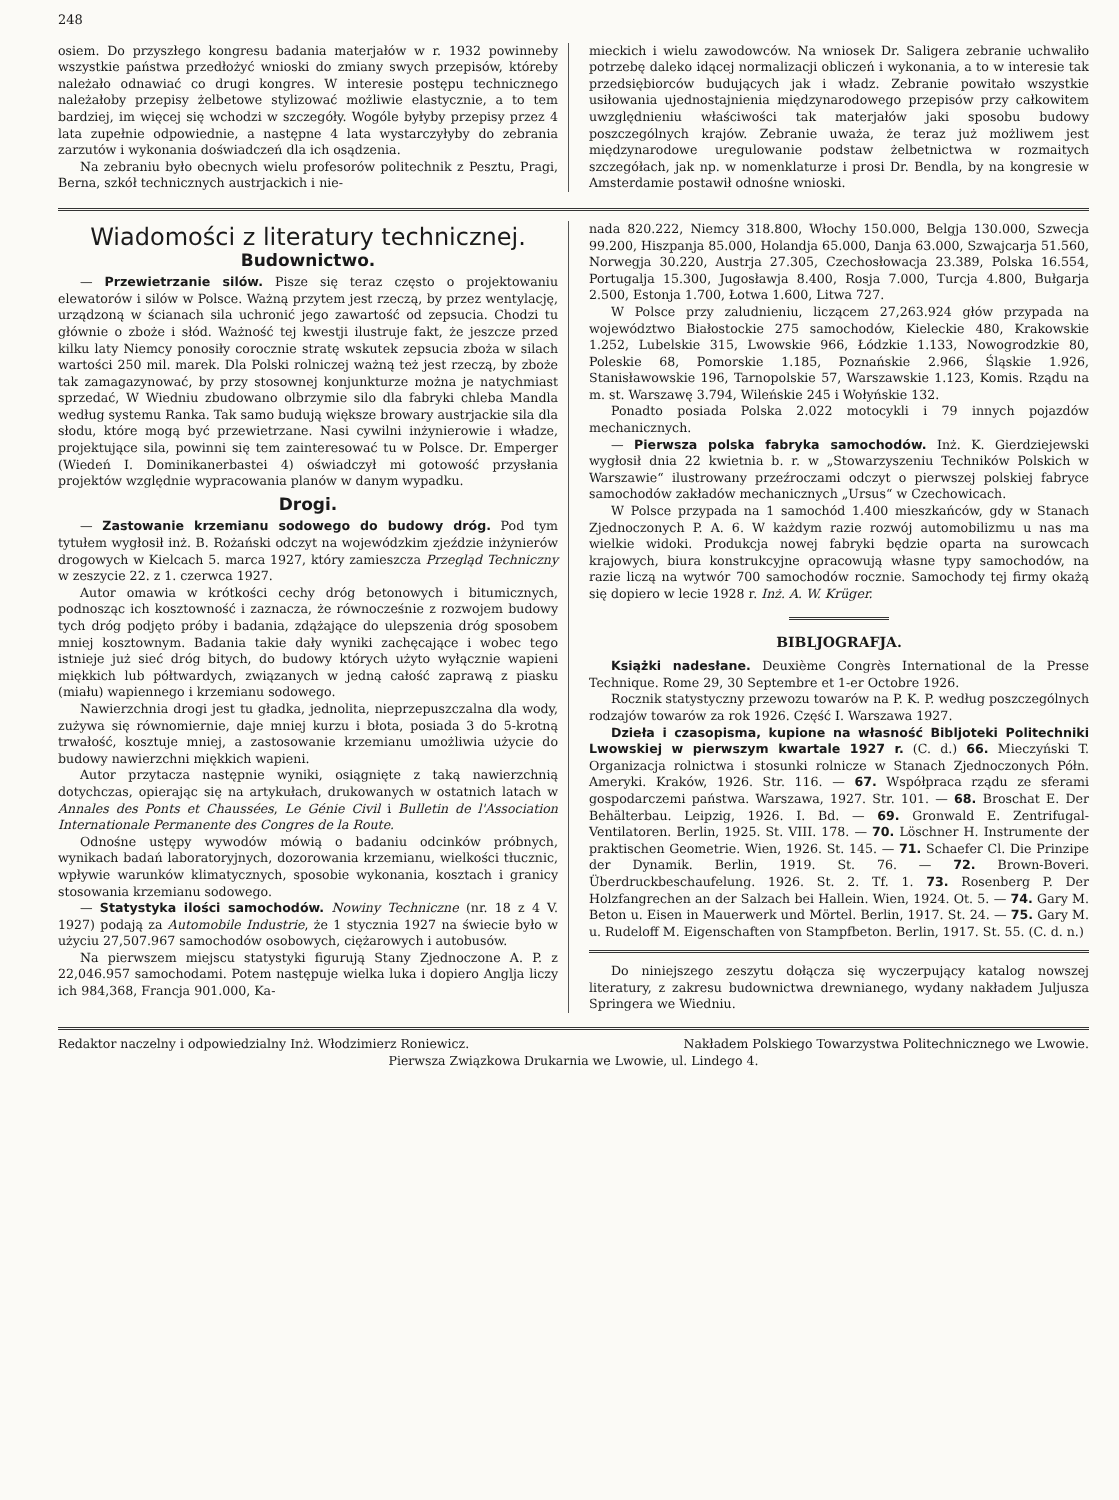248
osiem. Do przyszłego kongresu badania materjałów w r. 1932 powinneby wszystkie państwa przedłożyć wnioski do zmiany swych przepisów, któreby należało odnawiać co drugi kongres. W interesie postępu technicznego należałoby przepisy żelbetowe stylizować możliwie elastycznie, a to tem bardziej, im więcej się wchodzi w szczegóły. Wogóle byłyby przepisy przez 4 lata zupełnie odpowiednie, a następne 4 lata wystarczyłyby do zebrania zarzutów i wykonania doświadczeń dla ich osądzenia.
Na zebraniu było obecnych wielu profesorów politechnik z Pesztu, Pragi, Berna, szkół technicznych austrjackich i nie-
mieckich i wielu zawodowców. Na wniosek Dr. Saligera zebranie uchwaliło potrzebę daleko idącej normalizacji obliczeń i wykonania, a to w interesie tak przedsiębiorców budujących jak i władz. Zebranie powitało wszystkie usiłowania ujednostajnienia międzynarodowego przepisów przy całkowitem uwzględnieniu właściwości tak materjałów jaki sposobu budowy poszczególnych krajów. Zebranie uważa, że teraz już możliwem jest międzynarodowe uregulowanie podstaw żelbetnictwa w rozmaitych szczegółach, jak np. w nomenklaturze i prosi Dr. Bendla, by na kongresie w Amsterdamie postawił odnośne wnioski.
Wiadomości z literatury technicznej.
Budownictwo.
— Przewietrzanie silów. Pisze się teraz często o projektowaniu elewatorów i silów w Polsce. Ważną przytem jest rzeczą, by przez wentylację, urządzoną w ścianach sila uchronić jego zawartość od zepsucia. Chodzi tu głównie o zboże i słód. Ważność tej kwestji ilustruje fakt, że jeszcze przed kilku laty Niemcy ponosiły corocznie stratę wskutek zepsucia zboża w silach wartości 250 mil. marek. Dla Polski rolniczej ważną też jest rzeczą, by zboże tak zamagazynować, by przy stosownej konjunkturze można je natychmiast sprzedać, W Wiedniu zbudowano olbrzymie silo dla fabryki chleba Mandla według systemu Ranka. Tak samo budują większe browary austrjackie sila dla słodu, które mogą być przewietrzane. Nasi cywilni inżynierowie i władze, projektujące sila, powinni się tem zainteresować tu w Polsce. Dr. Emperger (Wiedeń I. Dominikanerbastei 4) oświadczył mi gotowość przysłania projektów względnie wypracowania planów w danym wypadku.
Drogi.
— Zastowanie krzemianu sodowego do budowy dróg. Pod tym tytułem wygłosił inż. B. Rożański odczyt na wojewódzkim zjeździe inżynierów drogowych w Kielcach 5. marca 1927, który zamieszcza Przegląd Techniczny w zeszycie 22. z 1. czerwca 1927.
Autor omawia w krótkości cechy dróg betonowych i bitumicznych, podnosząc ich kosztowność i zaznacza, że równocześnie z rozwojem budowy tych dróg podjęto próby i badania, zdążające do ulepszenia dróg sposobem mniej kosztownym. Badania takie dały wyniki zachęcające i wobec tego istnieje już sieć dróg bitych, do budowy których użyto wyłącznie wapieni miękkich lub półtwardych, związanych w jedną całość zaprawą z piasku (miału) wapiennego i krzemianu sodowego.
Nawierzchnia drogi jest tu gładka, jednolita, nieprzepuszczalna dla wody, zużywa się równomiernie, daje mniej kurzu i błota, posiada 3 do 5-krotną trwałość, kosztuje mniej, a zastosowanie krzemianu umożliwia użycie do budowy nawierzchni miękkich wapieni.
Autor przytacza następnie wyniki, osiągnięte z taką nawierzchnią dotychczas, opierając się na artykułach, drukowanych w ostatnich latach w Annales des Ponts et Chaussées, Le Génie Civil i Bulletin de l'Association Internationale Permanente des Congres de la Route.
Odnośne ustępy wywodów mówią o badaniu odcinków próbnych, wynikach badań laboratoryjnych, dozorowania krzemianu, wielkości tłucznic, wpływie warunków klimatycznych, sposobie wykonania, kosztach i granicy stosowania krzemianu sodowego.
— Statystyka ilości samochodów. Nowiny Techniczne (nr. 18 z 4 V. 1927) podają za Automobile Industrie, że 1 stycznia 1927 na świecie było w użyciu 27,507.967 samochodów osobowych, ciężarowych i autobusów.
Na pierwszem miejscu statystyki figurują Stany Zjednoczone A. P. z 22,046.957 samochodami. Potem następuje wielka luka i dopiero Anglja liczy ich 984,368, Francja 901.000, Ka-
nada 820.222, Niemcy 318.800, Włochy 150.000, Belgja 130.000, Szwecja 99.200, Hiszpanja 85.000, Holandja 65.000, Danja 63.000, Szwajcarja 51.560, Norwegja 30.220, Austrja 27.305, Czechosłowacja 23.389, Polska 16.554, Portugalja 15.300, Jugosławja 8.400, Rosja 7.000, Turcja 4.800, Bułgarja 2.500, Estonja 1.700, Łotwa 1.600, Litwa 727.
W Polsce przy zaludnieniu, liczącem 27,263.924 głów przypada na województwo Białostockie 275 samochodów, Kieleckie 480, Krakowskie 1.252, Lubelskie 315, Lwowskie 966, Łódzkie 1.133, Nowogrodzkie 80, Poleskie 68, Pomorskie 1.185, Poznańskie 2.966, Śląskie 1.926, Stanisławowskie 196, Tarnopolskie 57, Warszawskie 1.123, Komis. Rządu na m. st. Warszawę 3.794, Wileńskie 245 i Wołyńskie 132.
Ponadto posiada Polska 2.022 motocykli i 79 innych pojazdów mechanicznych.
— Pierwsza polska fabryka samochodów. Inż. K. Gierdziejewski wygłosił dnia 22 kwietnia b. r. w „Stowarzyszeniu Techników Polskich w Warszawie“ ilustrowany przeźroczami odczyt o pierwszej polskiej fabryce samochodów zakładów mechanicznych „Ursus“ w Czechowicach.
W Polsce przypada na 1 samochód 1.400 mieszkańców, gdy w Stanach Zjednoczonych P. A. 6. W każdym razie rozwój automobilizmu u nas ma wielkie widoki. Produkcja nowej fabryki będzie oparta na surowcach krajowych, biura konstrukcyjne opracowują własne typy samochodów, na razie liczą na wytwór 700 samochodów rocznie. Samochody tej firmy okażą się dopiero w lecie 1928 r. Inż. A. W. Krüger.
BIBLJOGRAFJA.
Książki nadesłane. Deuxième Congrès International de la Presse Technique. Rome 29, 30 Septembre et 1-er Octobre 1926.
Rocznik statystyczny przewozu towarów na P. K. P. według poszczególnych rodzajów towarów za rok 1926. Część I. Warszawa 1927.
Dzieła i czasopisma, kupione na własność Bibljoteki Politechniki Lwowskiej w pierwszym kwartale 1927 r. (C. d.) 66. Mieczyński T. Organizacja rolnictwa i stosunki rolnicze w Stanach Zjednoczonych Półn. Ameryki. Kraków, 1926. Str. 116. — 67. Współpraca rządu ze sferami gospodarczemi państwa. Warszawa, 1927. Str. 101. — 68. Broschat E. Der Behälterbau. Leipzig, 1926. I. Bd. — 69. Gronwald E. Zentrifugal-Ventilatoren. Berlin, 1925. St. VIII. 178. — 70. Löschner H. Instrumente der praktischen Geometrie. Wien, 1926. St. 145. — 71. Schaefer Cl. Die Prinzipe der Dynamik. Berlin, 1919. St. 76. — 72. Brown-Boveri. Überdruckbeschaufelung. 1926. St. 2. Tf. 1. 73. Rosenberg P. Der Holzfangrechen an der Salzach bei Hallein. Wien, 1924. Ot. 5. — 74. Gary M. Beton u. Eisen in Mauerwerk und Mörtel. Berlin, 1917. St. 24. — 75. Gary M. u. Rudeloff M. Eigenschaften von Stampfbeton. Berlin, 1917. St. 55. (C. d. n.)
Do niniejszego zeszytu dołącza się wyczerpujący katalog nowszej literatury, z zakresu budownictwa drewnianego, wydany nakładem Juljusza Springera we Wiedniu.
Redaktor naczelny i odpowiedzialny Inż. Włodzimierz Roniewicz. Nakładem Polskiego Towarzystwa Politechnicznego we Lwowie.
Pierwsza Związkowa Drukarnia we Lwowie, ul. Lindego 4.